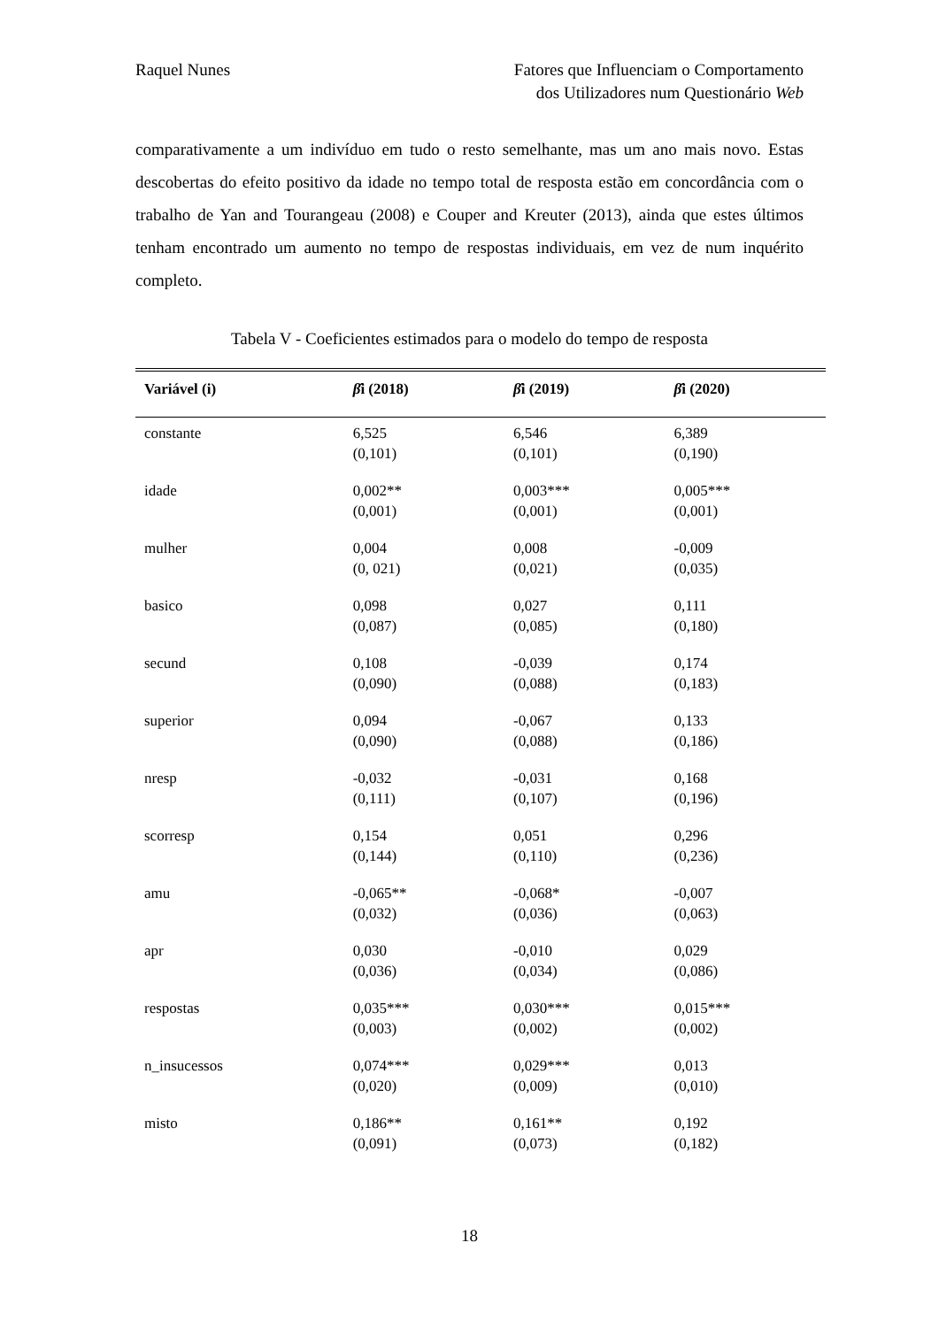Raquel Nunes Fatores que Influenciam o Comportamento
dos Utilizadores num Questionário Web
comparativamente a um indivíduo em tudo o resto semelhante, mas um ano mais novo. Estas descobertas do efeito positivo da idade no tempo total de resposta estão em concordância com o trabalho de Yan and Tourangeau (2008) e Couper and Kreuter (2013), ainda que estes últimos tenham encontrado um aumento no tempo de respostas individuais, em vez de num inquérito completo.
Tabela V - Coeficientes estimados para o modelo do tempo de resposta
| Variável (i) | β̂ i (2018) | β̂ i (2019) | β̂ i (2020) |
| --- | --- | --- | --- |
| constante | 6,525 (0,101) | 6,546 (0,101) | 6,389 (0,190) |
| idade | 0,002** (0,001) | 0,003*** (0,001) | 0,005*** (0,001) |
| mulher | 0,004 (0, 021) | 0,008 (0,021) | -0,009 (0,035) |
| basico | 0,098 (0,087) | 0,027 (0,085) | 0,111 (0,180) |
| secund | 0,108 (0,090) | -0,039 (0,088) | 0,174 (0,183) |
| superior | 0,094 (0,090) | -0,067 (0,088) | 0,133 (0,186) |
| nresp | -0,032 (0,111) | -0,031 (0,107) | 0,168 (0,196) |
| scorresp | 0,154 (0,144) | 0,051 (0,110) | 0,296 (0,236) |
| amu | -0,065** (0,032) | -0,068* (0,036) | -0,007 (0,063) |
| apr | 0,030 (0,036) | -0,010 (0,034) | 0,029 (0,086) |
| respostas | 0,035*** (0,003) | 0,030*** (0,002) | 0,015*** (0,002) |
| n_insucessos | 0,074*** (0,020) | 0,029*** (0,009) | 0,013 (0,010) |
| misto | 0,186** (0,091) | 0,161** (0,073) | 0,192 (0,182) |
18